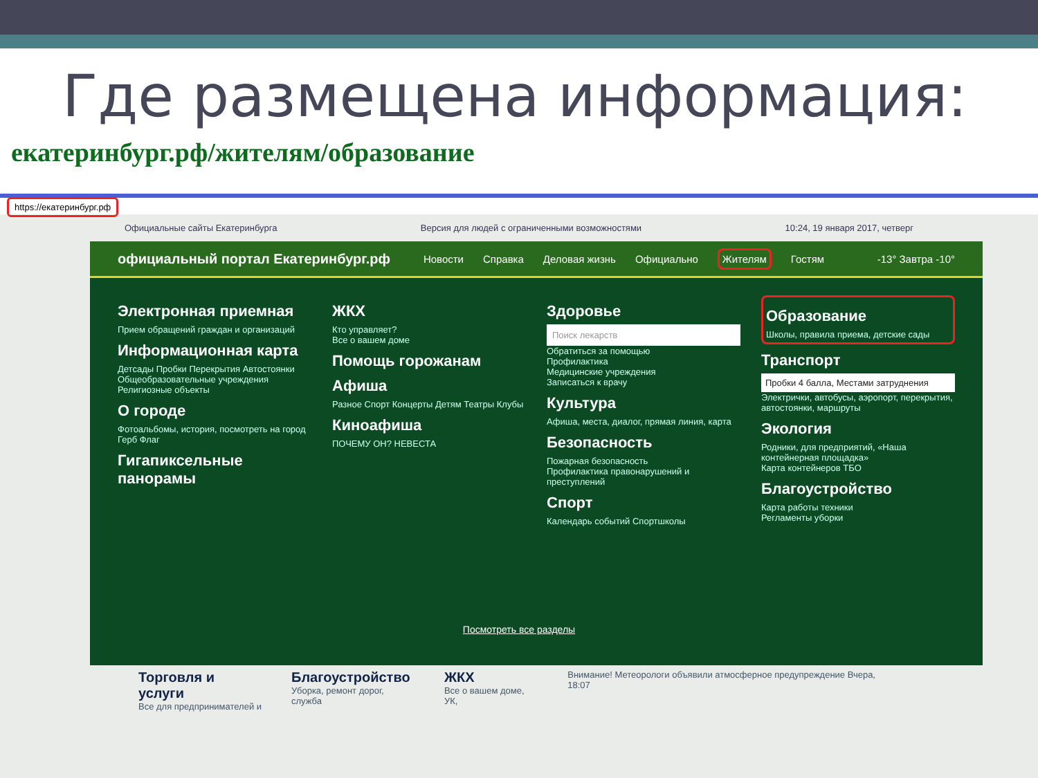Где размещена информация:
екатеринбург.рф/жителям/образование
https://екатеринбург.рф
Официальные сайты Екатеринбурга Версия для людей с ограниченными возможностями 10:24, 19 января 2017, четверг
официальный портал Екатеринбург.рф Новости Справка Деловая жизнь Официально Жителям Гостям -13° Завтра -10°
Электронная приемная
Прием обращений граждан и организаций
Информационная карта
Детсады Пробки Перекрытия Автостоянки Общеобразовательные учреждения Религиозные объекты
О городе
Фотоальбомы, история, посмотреть на город Герб Флаг
Гигапиксельные панорамы
ЖКХ
Кто управляет?
Все о вашем доме
Помощь горожанам
Афиша
Разное Спорт Концерты Детям Театры Клубы
Киноафиша
ПОЧЕМУ ОН? НЕВЕСТА
Здоровье
Поиск лекарств
Обратиться за помощью
Профилактика
Медицинские учреждения
Записаться к врачу
Культура
Афиша, места, диалог, прямая линия, карта
Безопасность
Пожарная безопасность
Профилактика правонарушений и преступлений
Спорт
Календарь событий Спортшколы
Образование
Школы, правила приема, детские сады
Транспорт
Пробки 4 балла, Местами затруднения
Электрички, автобусы, аэропорт, перекрытия, автостоянки, маршруты
Экология
Родники, для предприятий, «Наша контейнерная площадка»
Карта контейнеров ТБО
Благоустройство
Карта работы техники
Регламенты уборки
Посмотреть все разделы
Торговля и услуги
Все для предпринимателей и
Благоустройство
Уборка, ремонт дорог, служба
ЖКХ
Все о вашем доме, УК,
Внимание! Метеорологи объявили атмосферное предупреждение Вчера, 18:07